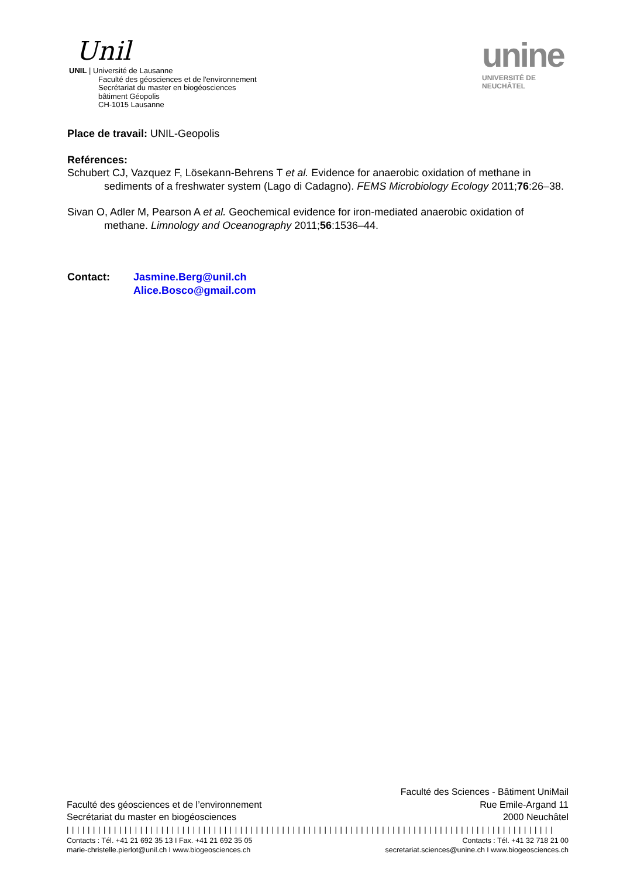Unil
UNIL | Université de Lausanne
Faculté des géosciences et de l'environnement
Secrétariat du master en biogéosciences
bâtiment Géopolis
CH-1015 Lausanne
unine
UNIVERSITÉ DE
NEUCHÂTEL
Place de travail: UNIL-Geopolis
Reférences:
Schubert CJ, Vazquez F, Lösekann-Behrens T et al. Evidence for anaerobic oxidation of methane in sediments of a freshwater system (Lago di Cadagno). FEMS Microbiology Ecology 2011;76:26–38.
Sivan O, Adler M, Pearson A et al. Geochemical evidence for iron-mediated anaerobic oxidation of methane. Limnology and Oceanography 2011;56:1536–44.
Contact: Jasmine.Berg@unil.ch
Alice.Bosco@gmail.com
Faculté des géosciences et de l’environnement
Secrétariat du master en biogéosciences
Faculté des Sciences - Bâtiment UniMail
Rue Emile-Argand 11
2000 Neuchâtel
| | | | | | | | | | | | | | | | | | | | | | | | | | | | | | | | | | | | | | | | | | | | | | | | | | | | | | | | | | | | | | | | | | | | | | | | | | | | | | | | | | | | | | | | | | | | |
Contacts : Tél. +41 21 692 35 13 I Fax. +41 21 692 35 05
marie-christelle.pierlot@unil.ch I www.biogeosciences.ch
Contacts : Tél. +41 32 718 21 00
secretariat.sciences@unine.ch I www.biogeosciences.ch